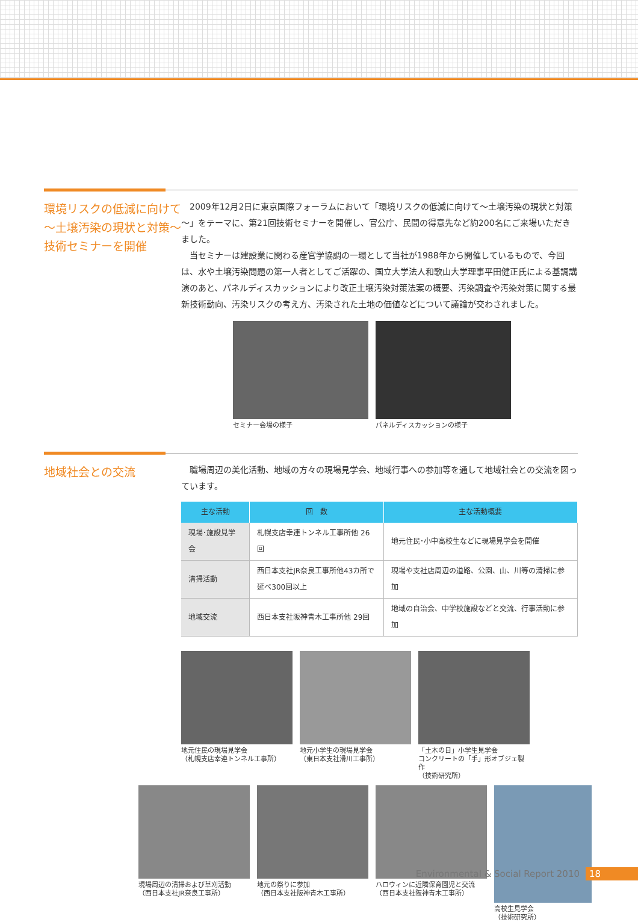環境リスクの低減に向けて
～土壌汚染の現状と対策～
技術セミナーを開催
2009年12月2日に東京国際フォーラムにおいて「環境リスクの低減に向けて～土壌汚染の現状と対策～」をテーマに、第21回技術セミナーを開催し、官公庁、民間の得意先など約200名にご来場いただきました。
当セミナーは建設業に関わる産官学協調の一環として当社が1988年から開催しているもので、今回は、水や土壌汚染問題の第一人者としてご活躍の、国立大学法人和歌山大学理事平田健正氏による基調講演のあと、パネルディスカッションにより改正土壌汚染対策法案の概要、汚染調査や汚染対策に関する最新技術動向、汚染リスクの考え方、汚染された土地の価値などについて議論が交わされました。
セミナー会場の様子 パネルディスカッションの様子
地域社会との交流
職場周辺の美化活動、地域の方々の現場見学会、地域行事への参加等を通して地域社会との交流を図っています。
| 主な活動 | 回 数 | 主な活動概要 |
| --- | --- | --- |
| 現場･施設見学会 | 札幌支店幸連トンネル工事所他 26回 | 地元住民･小中高校生などに現場見学会を開催 |
| 清掃活動 | 西日本支社JR奈良工事所他43カ所で 延べ300回以上 | 現場や支社店周辺の道路、公園、山、川等の清掃に参加 |
| 地域交流 | 西日本支社阪神青木工事所他 29回 | 地域の自治会、中学校施設などと交流、行事活動に参加 |
地元住民の現場見学会
（札幌支店幸連トンネル工事所）
地元小学生の現場見学会
（東日本支社滑川工事所）
「土木の日」小学生見学会
コンクリートの「手」形オブジェ製作
（技術研究所）
現場周辺の清掃および草刈活動
（西日本支社JR奈良工事所）
地元の祭りに参加
（西日本支社阪神青木工事所）
ハロウィンに近隣保育園児と交流
（西日本支社阪神青木工事所）
高校生見学会
（技術研究所）
Environmental & Social Report 2010 18